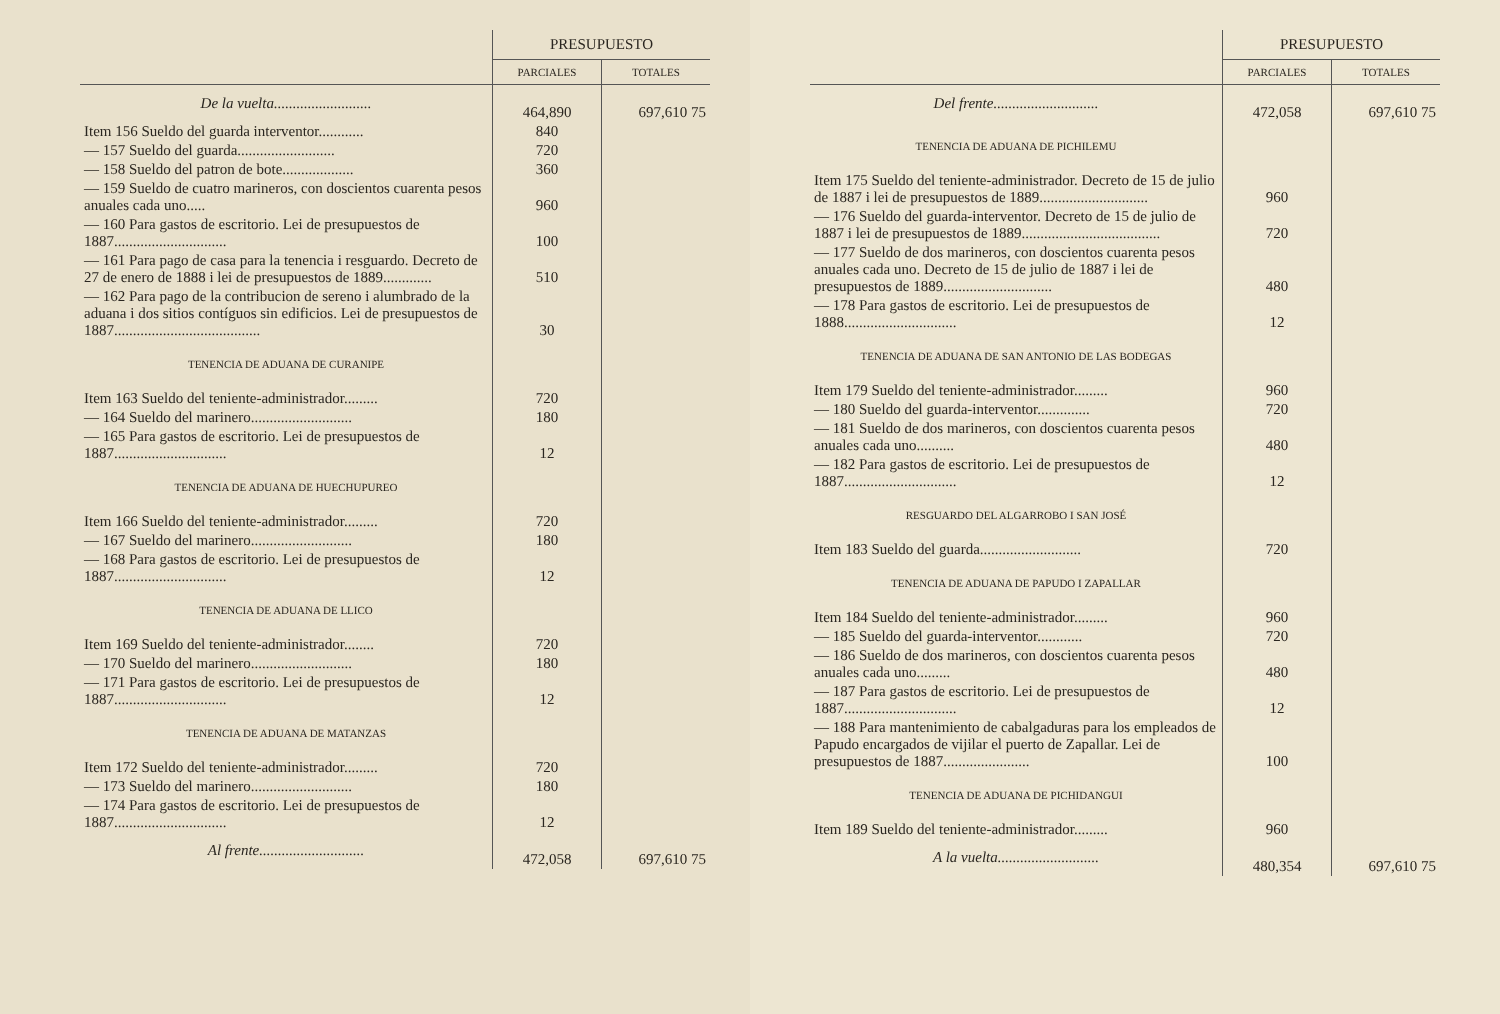| | PRESUPUESTO | |
| --- | --- | --- |
| | PARCIALES | TOTALES |
| De la vuelta.......................... | 464,890 | 697,610 75 |
| Item 156 Sueldo del guarda interventor............ | 840 | |
| — 157 Sueldo del guarda.......................... | 720 | |
| — 158 Sueldo del patron de bote................... | 360 | |
| — 159 Sueldo de cuatro marineros, con doscientos cuarenta pesos anuales cada uno..... | 960 | |
| — 160 Para gastos de escritorio. Lei de presupuestos de 1887.............................. | 100 | |
| — 161 Para pago de casa para la tenencia i resguardo. Decreto de 27 de enero de 1888 i lei de presupuestos de 1889............. | 510 | |
| — 162 Para pago de la contribucion de sereno i alumbrado de la aduana i dos sitios contíguos sin edificios. Lei de presupuestos de 1887....................................... | 30 | |
| TENENCIA DE ADUANA DE CURANIPE | | |
| Item 163 Sueldo del teniente-administrador......... | 720 | |
| — 164 Sueldo del marinero........................... | 180 | |
| — 165 Para gastos de escritorio. Lei de presupuestos de 1887.............................. | 12 | |
| TENENCIA DE ADUANA DE HUECHUPUREO | | |
| Item 166 Sueldo del teniente-administrador......... | 720 | |
| — 167 Sueldo del marinero........................... | 180 | |
| — 168 Para gastos de escritorio. Lei de presupuestos de 1887.............................. | 12 | |
| TENENCIA DE ADUANA DE LLICO | | |
| Item 169 Sueldo del teniente-administrador........ | 720 | |
| — 170 Sueldo del marinero........................... | 180 | |
| — 171 Para gastos de escritorio. Lei de presupuestos de 1887.............................. | 12 | |
| TENENCIA DE ADUANA DE MATANZAS | | |
| Item 172 Sueldo del teniente-administrador......... | 720 | |
| — 173 Sueldo del marinero........................... | 180 | |
| — 174 Para gastos de escritorio. Lei de presupuestos de 1887.............................. | 12 | |
| Al frente............................ | 472,058 | 697,610 75 |
| | PRESUPUESTO | |
| --- | --- | --- |
| | PARCIALES | TOTALES |
| Del frente............................ | 472,058 | 697,610 75 |
| TENENCIA DE ADUANA DE PICHILEMU | | |
| Item 175 Sueldo del teniente-administrador. Decreto de 15 de julio de 1887 i lei de presupuestos de 1889............................. | 960 | |
| — 176 Sueldo del guarda-interventor. Decreto de 15 de julio de 1887 i lei de presupuestos de 1889..................................... | 720 | |
| — 177 Sueldo de dos marineros, con doscientos cuarenta pesos anuales cada uno. Decreto de 15 de julio de 1887 i lei de presupuestos de 1889............................. | 480 | |
| — 178 Para gastos de escritorio. Lei de presupuestos de 1888.............................. | 12 | |
| TENENCIA DE ADUANA DE SAN ANTONIO DE LAS BODEGAS | | |
| Item 179 Sueldo del teniente-administrador......... | 960 | |
| — 180 Sueldo del guarda-interventor.............. | 720 | |
| — 181 Sueldo de dos marineros, con doscientos cuarenta pesos anuales cada uno.......... | 480 | |
| — 182 Para gastos de escritorio. Lei de presupuestos de 1887.............................. | 12 | |
| RESGUARDO DEL ALGARROBO I SAN JOSÉ | | |
| Item 183 Sueldo del guarda........................... | 720 | |
| TENENCIA DE ADUANA DE PAPUDO I ZAPALLAR | | |
| Item 184 Sueldo del teniente-administrador......... | 960 | |
| — 185 Sueldo del guarda-interventor............ | 720 | |
| — 186 Sueldo de dos marineros, con doscientos cuarenta pesos anuales cada uno......... | 480 | |
| — 187 Para gastos de escritorio. Lei de presupuestos de 1887.............................. | 12 | |
| — 188 Para mantenimiento de cabalgaduras para los empleados de Papudo encargados de vijilar el puerto de Zapallar. Lei de presupuestos de 1887....................... | 100 | |
| TENENCIA DE ADUANA DE PICHIDANGUI | | |
| Item 189 Sueldo del teniente-administrador......... | 960 | |
| A la vuelta........................... | 480,354 | 697,610 75 |